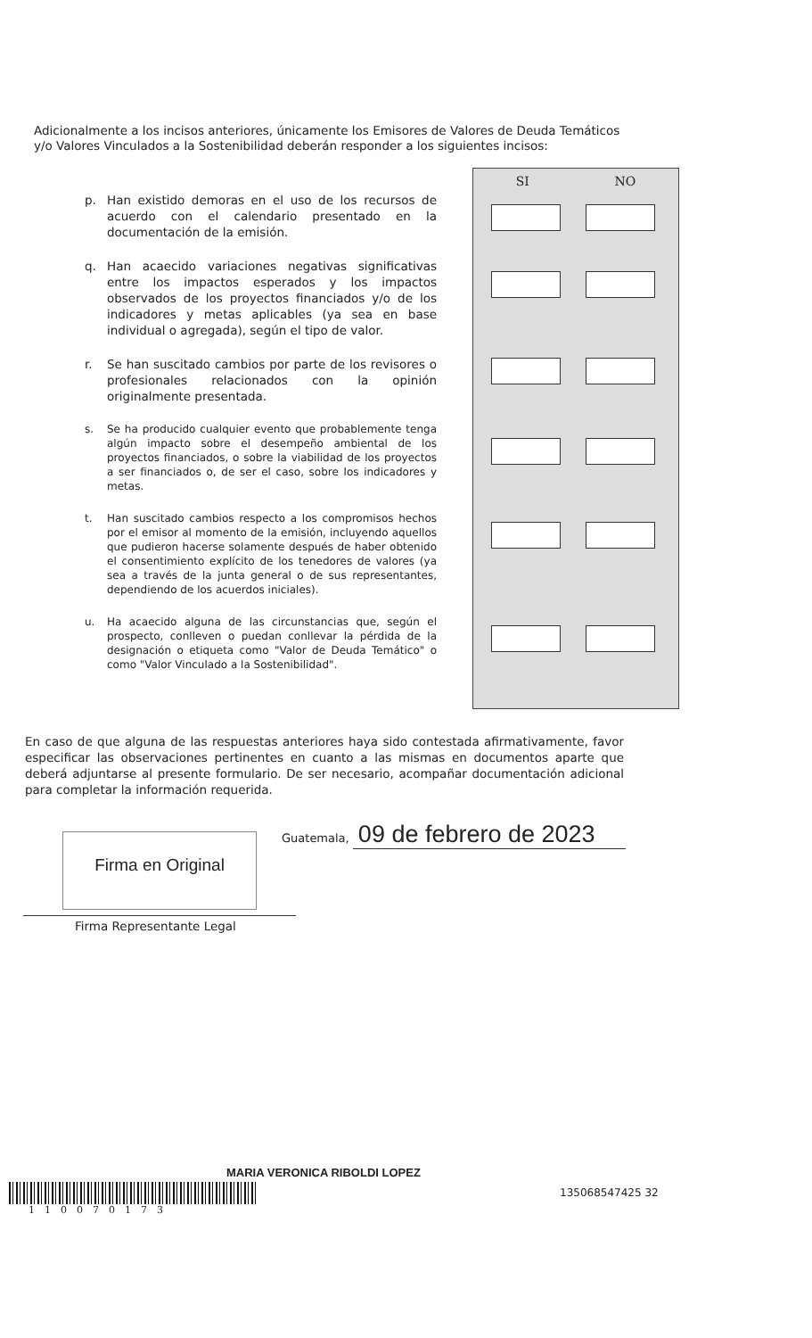Adicionalmente a los incisos anteriores, únicamente los Emisores de Valores de Deuda Temáticos y/o Valores Vinculados a la Sostenibilidad deberán responder a los siguientes incisos:
p. Han existido demoras en el uso de los recursos de acuerdo con el calendario presentado en la documentación de la emisión.
q. Han acaecido variaciones negativas significativas entre los impactos esperados y los impactos observados de los proyectos financiados y/o de los indicadores y metas aplicables (ya sea en base individual o agregada), según el tipo de valor.
r. Se han suscitado cambios por parte de los revisores o profesionales relacionados con la opinión originalmente presentada.
s. Se ha producido cualquier evento que probablemente tenga algún impacto sobre el desempeño ambiental de los proyectos financiados, o sobre la viabilidad de los proyectos a ser financiados o, de ser el caso, sobre los indicadores y metas.
t. Han suscitado cambios respecto a los compromisos hechos por el emisor al momento de la emisión, incluyendo aquellos que pudieron hacerse solamente después de haber obtenido el consentimiento explícito de los tenedores de valores (ya sea a través de la junta general o de sus representantes, dependiendo de los acuerdos iniciales).
u. Ha acaecido alguna de las circunstancias que, según el prospecto, conlleven o puedan conllevar la pérdida de la designación o etiqueta como "Valor de Deuda Temático" o como "Valor Vinculado a la Sostenibilidad".
SI NO
En caso de que alguna de las respuestas anteriores haya sido contestada afirmativamente, favor especificar las observaciones pertinentes en cuanto a las mismas en documentos aparte que deberá adjuntarse al presente formulario. De ser necesario, acompañar documentación adicional para completar la información requerida.
Firma en Original
Guatemala, 09 de febrero de 2023
Firma Representante Legal
MARIA VERONICA RIBOLDI LOPEZ
110070173
135068547425 32